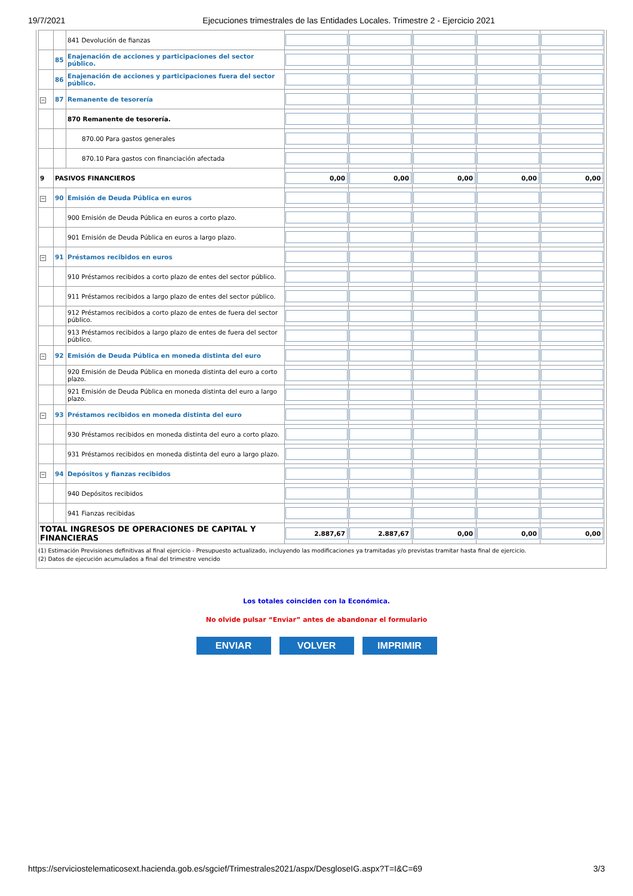19/7/2021 Ejecuciones trimestrales de las Entidades Locales. Trimestre 2 - Ejercicio 2021
| | | 841 Devolución de fianzas | | | | | |
| | 85 | Enajenación de acciones y participaciones del sector público. | | | | | |
| | 86 | Enajenación de acciones y participaciones fuera del sector público. | | | | | |
| − | 87 | Remanente de tesorería | | | | | |
| | | 870 Remanente de tesorería. | | | | | |
| | | 870.00 Para gastos generales | | | | | |
| | | 870.10 Para gastos con financiación afectada | | | | | |
| 9 | PASIVOS FINANCIEROS | | 0,00 | 0,00 | 0,00 | 0,00 | 0,00 |
| − | 90 | Emisión de Deuda Pública en euros | | | | | |
| | | 900 Emisión de Deuda Pública en euros a corto plazo. | | | | | |
| | | 901 Emisión de Deuda Pública en euros a largo plazo. | | | | | |
| − | 91 | Préstamos recibidos en euros | | | | | |
| | | 910 Préstamos recibidos a corto plazo de entes del sector público. | | | | | |
| | | 911 Préstamos recibidos a largo plazo de entes del sector público. | | | | | |
| | | 912 Préstamos recibidos a corto plazo de entes de fuera del sector público. | | | | | |
| | | 913 Préstamos recibidos a largo plazo de entes de fuera del sector público. | | | | | |
| − | 92 | Emisión de Deuda Pública en moneda distinta del euro | | | | | |
| | | 920 Emisión de Deuda Pública en moneda distinta del euro a corto plazo. | | | | | |
| | | 921 Emisión de Deuda Pública en moneda distinta del euro a largo plazo. | | | | | |
| − | 93 | Préstamos recibidos en moneda distinta del euro | | | | | |
| | | 930 Préstamos recibidos en moneda distinta del euro a corto plazo. | | | | | |
| | | 931 Préstamos recibidos en moneda distinta del euro a largo plazo. | | | | | |
| − | 94 | Depósitos y fianzas recibidos | | | | | |
| | | 940 Depósitos recibidos | | | | | |
| | | 941 Fianzas recibidas | | | | | |
| TOTAL INGRESOS DE OPERACIONES DE CAPITAL Y FINANCIERAS | | | 2.887,67 | 2.887,67 | 0,00 | 0,00 | 0,00 |
(1) Estimación Previsiones definitivas al final ejercicio - Presupuesto actualizado, incluyendo las modificaciones ya tramitadas y/o previstas tramitar hasta final de ejercicio.
(2) Datos de ejecución acumulados a final del trimestre vencido
Los totales coinciden con la Económica.
No olvide pulsar “Enviar” antes de abandonar el formulario
ENVIAR VOLVER IMPRIMIR
https://serviciostelematicosext.hacienda.gob.es/sgcief/Trimestrales2021/aspx/DesgloseIG.aspx?T=I&C=69 3/3